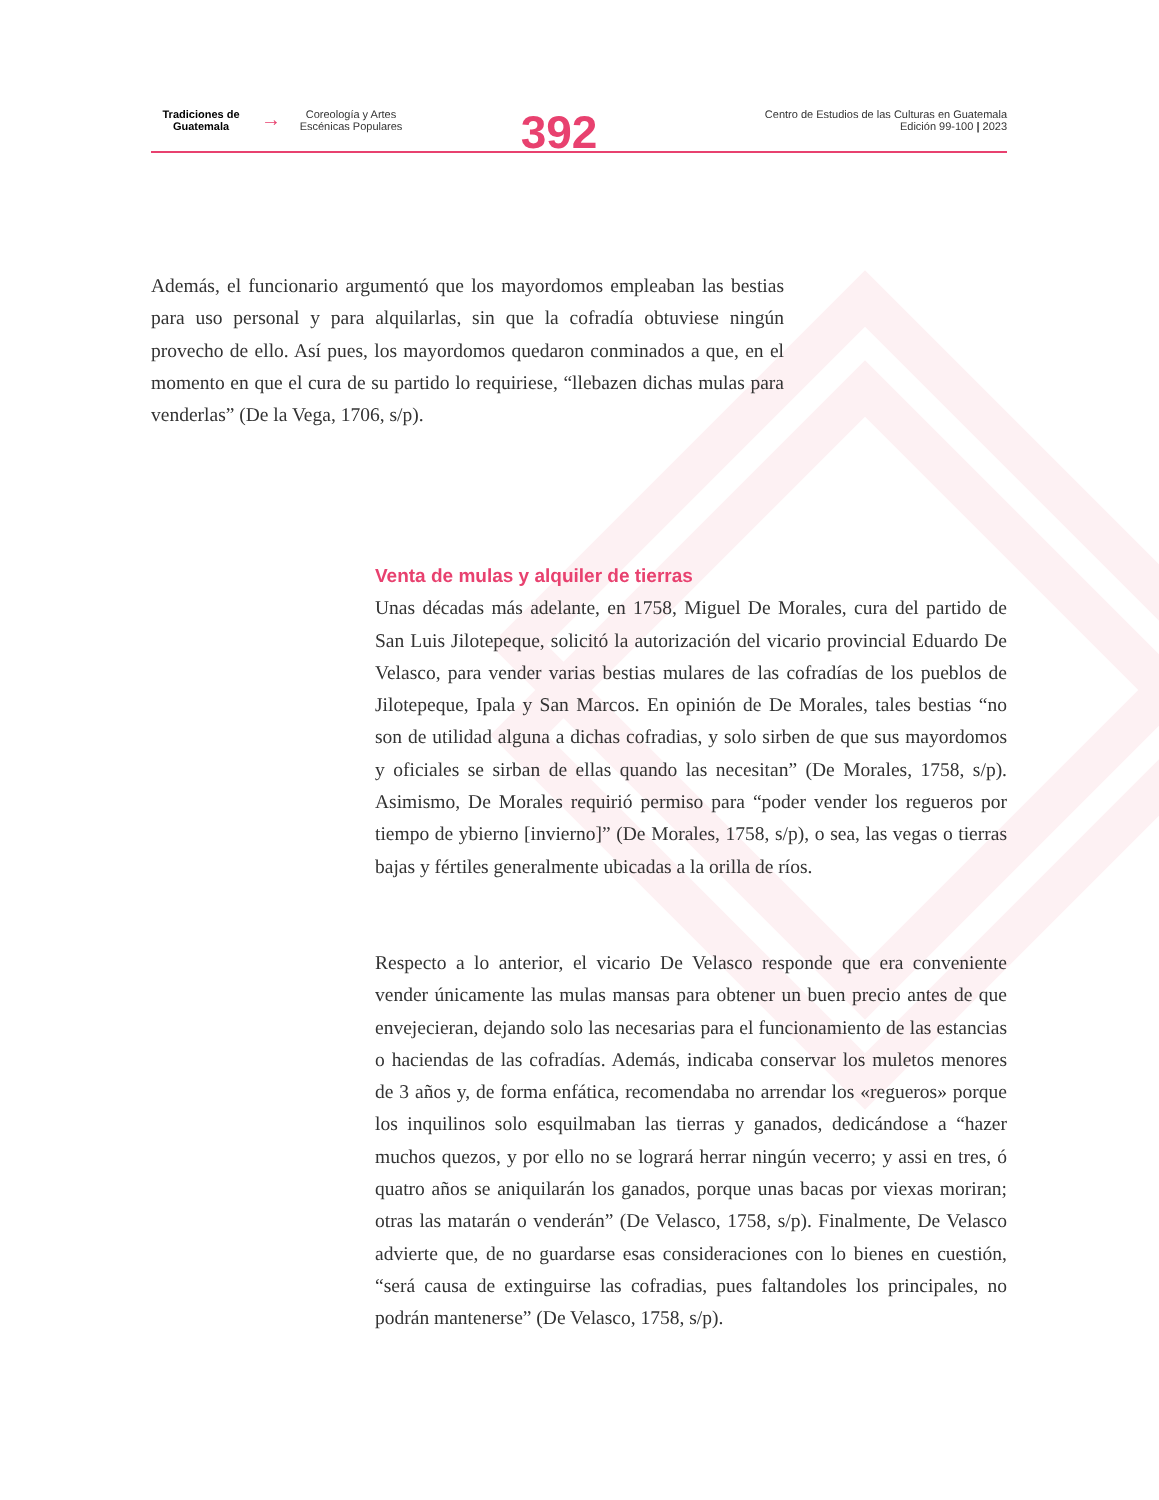Tradiciones de
Guatemala
→
Coreología y Artes
Escénicas Populares
392
Centro de Estudios de las Culturas en Guatemala
Edición 99-100 | 2023
Además, el funcionario argumentó que los mayordomos empleaban las bestias para uso personal y para alquilarlas, sin que la cofradía obtuviese ningún provecho de ello. Así pues, los mayordomos quedaron conminados a que, en el momento en que el cura de su partido lo requiriese, “llebazen dichas mulas para venderlas” (De la Vega, 1706, s/p).
Venta de mulas y alquiler de tierras
Unas décadas más adelante, en 1758, Miguel De Morales, cura del partido de San Luis Jilotepeque, solicitó la autorización del vicario provincial Eduardo De Velasco, para vender varias bestias mulares de las cofradías de los pueblos de Jilotepeque, Ipala y San Marcos. En opinión de De Morales, tales bestias “no son de utilidad alguna a dichas cofradias, y solo sirben de que sus mayordomos y oficiales se sirban de ellas quando las necesitan” (De Morales, 1758, s/p). Asimismo, De Morales requirió permiso para “poder vender los regueros por tiempo de ybierno [invierno]” (De Morales, 1758, s/p), o sea, las vegas o tierras bajas y fértiles generalmente ubicadas a la orilla de ríos.
Respecto a lo anterior, el vicario De Velasco responde que era conveniente vender únicamente las mulas mansas para obtener un buen precio antes de que envejecieran, dejando solo las necesarias para el funcionamiento de las estancias o haciendas de las cofradías. Además, indicaba conservar los muletos menores de 3 años y, de forma enfática, recomendaba no arrendar los «regueros» porque los inquilinos solo esquilmaban las tierras y ganados, dedicándose a “hazer muchos quezos, y por ello no se logrará herrar ningún vecerro; y assi en tres, ó quatro años se aniquilarán los ganados, porque unas bacas por viexas moriran; otras las matarán o venderán” (De Velasco, 1758, s/p). Finalmente, De Velasco advierte que, de no guardarse esas consideraciones con lo bienes en cuestión, “será causa de extinguirse las cofradias, pues faltandoles los principales, no podrán mantenerse” (De Velasco, 1758, s/p).